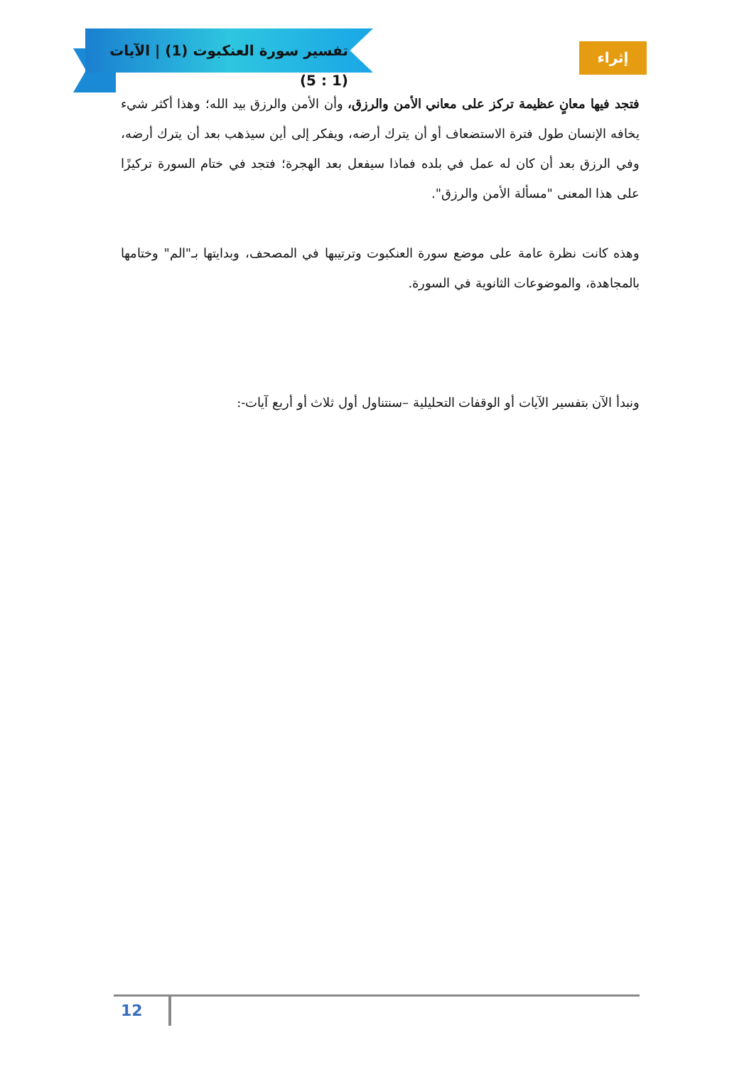تفسير سورة العنكبوت (1) | الآيات (1 : 5)
إثراء
فتجد فيها معانٍ عظيمة تركز على معاني الأمن والرزق، وأن الأمن والرزق بيد الله؛ وهذا أكثر شيء يخافه الإنسان طول فترة الاستضعاف أو أن يترك أرضه، ويفكر إلى أين سيذهب بعد أن يترك أرضه، وفي الرزق بعد أن كان له عمل في بلده فماذا سيفعل بعد الهجرة؛ فتجد في ختام السورة تركيزًا على هذا المعنى "مسألة الأمن والرزق".
وهذه كانت نظرة عامة على موضع سورة العنكبوت وترتيبها في المصحف، وبدايتها بـ"الم" وختامها بالمجاهدة، والموضوعات الثانوية في السورة.
ونبدأ الآن بتفسير الآيات أو الوقفات التحليلية –سنتناول أول ثلاث أو أربع آيات-:
12